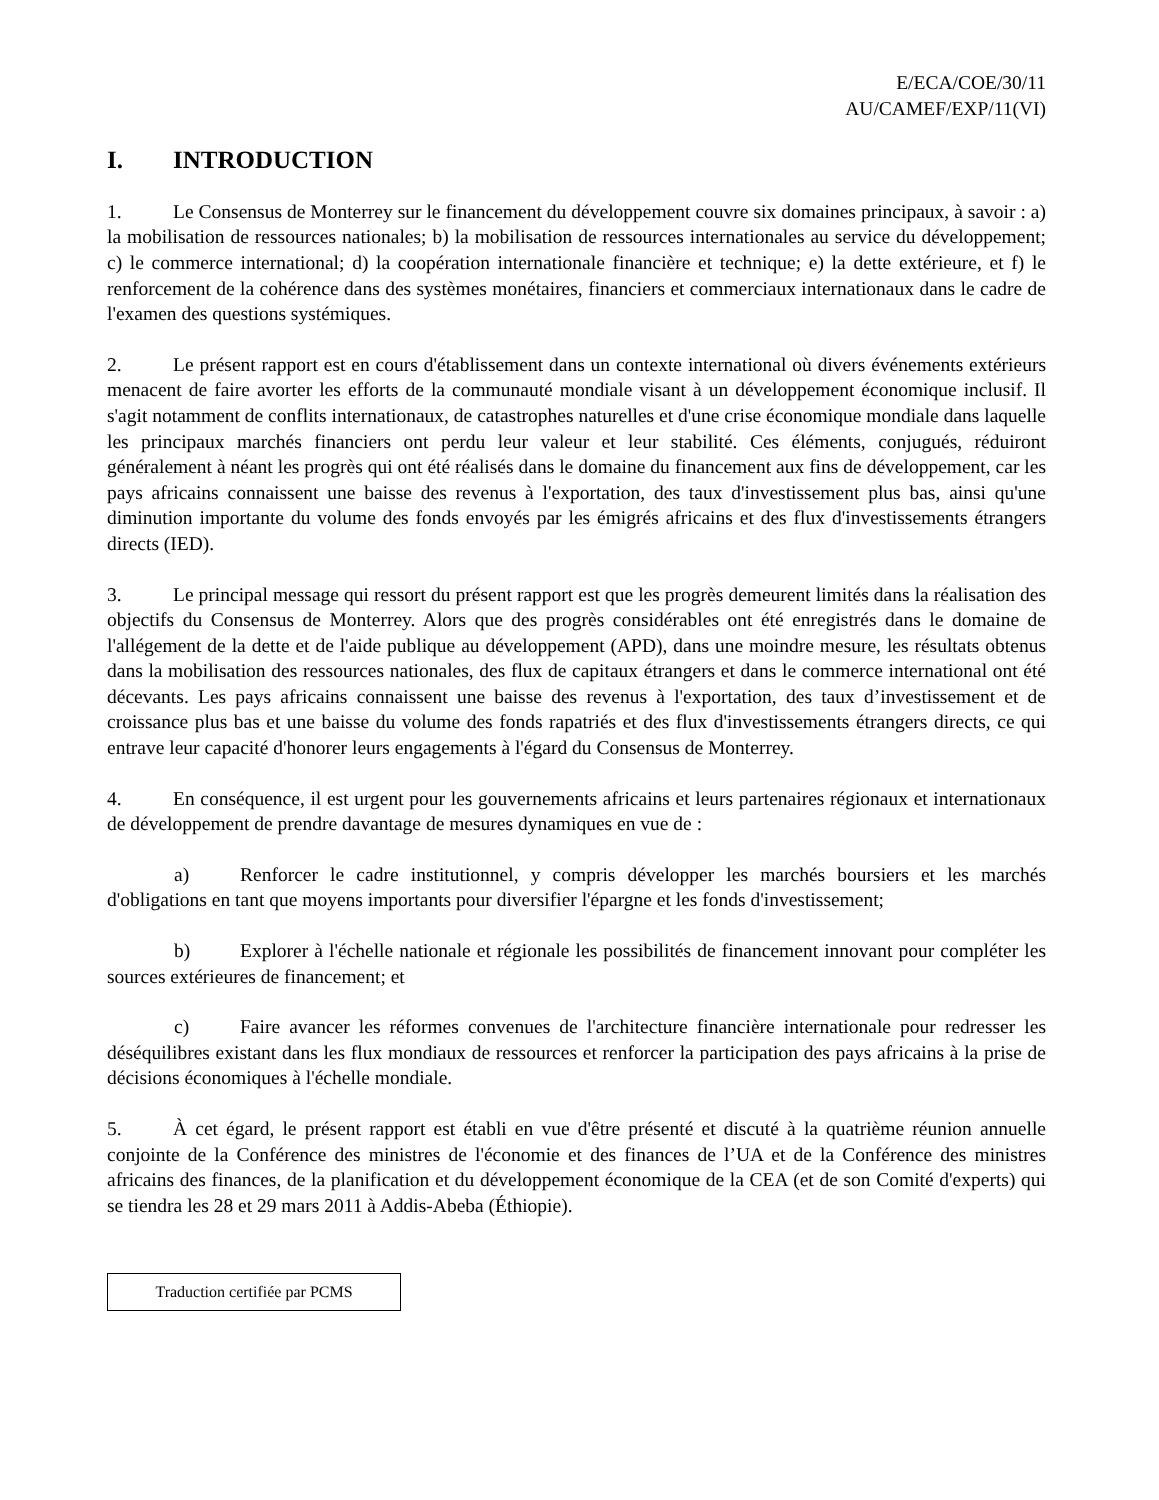E/ECA/COE/30/11
AU/CAMEF/EXP/11(VI)
I. INTRODUCTION
1. Le Consensus de Monterrey sur le financement du développement couvre six domaines principaux, à savoir : a) la mobilisation de ressources nationales; b) la mobilisation de ressources internationales au service du développement; c) le commerce international; d) la coopération internationale financière et technique; e) la dette extérieure, et f) le renforcement de la cohérence dans des systèmes monétaires, financiers et commerciaux internationaux dans le cadre de l'examen des questions systémiques.
2. Le présent rapport est en cours d'établissement dans un contexte international où divers événements extérieurs menacent de faire avorter les efforts de la communauté mondiale visant à un développement économique inclusif. Il s'agit notamment de conflits internationaux, de catastrophes naturelles et d'une crise économique mondiale dans laquelle les principaux marchés financiers ont perdu leur valeur et leur stabilité. Ces éléments, conjugués, réduiront généralement à néant les progrès qui ont été réalisés dans le domaine du financement aux fins de développement, car les pays africains connaissent une baisse des revenus à l'exportation, des taux d'investissement plus bas, ainsi qu'une diminution importante du volume des fonds envoyés par les émigrés africains et des flux d'investissements étrangers directs (IED).
3. Le principal message qui ressort du présent rapport est que les progrès demeurent limités dans la réalisation des objectifs du Consensus de Monterrey. Alors que des progrès considérables ont été enregistrés dans le domaine de l'allégement de la dette et de l'aide publique au développement (APD), dans une moindre mesure, les résultats obtenus dans la mobilisation des ressources nationales, des flux de capitaux étrangers et dans le commerce international ont été décevants. Les pays africains connaissent une baisse des revenus à l'exportation, des taux d’investissement et de croissance plus bas et une baisse du volume des fonds rapatriés et des flux d'investissements étrangers directs, ce qui entrave leur capacité d'honorer leurs engagements à l'égard du Consensus de Monterrey.
4. En conséquence, il est urgent pour les gouvernements africains et leurs partenaires régionaux et internationaux de développement de prendre davantage de mesures dynamiques en vue de :
a) Renforcer le cadre institutionnel, y compris développer les marchés boursiers et les marchés d'obligations en tant que moyens importants pour diversifier l'épargne et les fonds d'investissement;
b) Explorer à l'échelle nationale et régionale les possibilités de financement innovant pour compléter les sources extérieures de financement; et
c) Faire avancer les réformes convenues de l'architecture financière internationale pour redresser les déséquilibres existant dans les flux mondiaux de ressources et renforcer la participation des pays africains à la prise de décisions économiques à l'échelle mondiale.
5. À cet égard, le présent rapport est établi en vue d'être présenté et discuté à la quatrième réunion annuelle conjointe de la Conférence des ministres de l'économie et des finances de l’UA et de la Conférence des ministres africains des finances, de la planification et du développement économique de la CEA (et de son Comité d'experts) qui se tiendra les 28 et 29 mars 2011 à Addis-Abeba (Éthiopie).
Traduction certifiée par PCMS